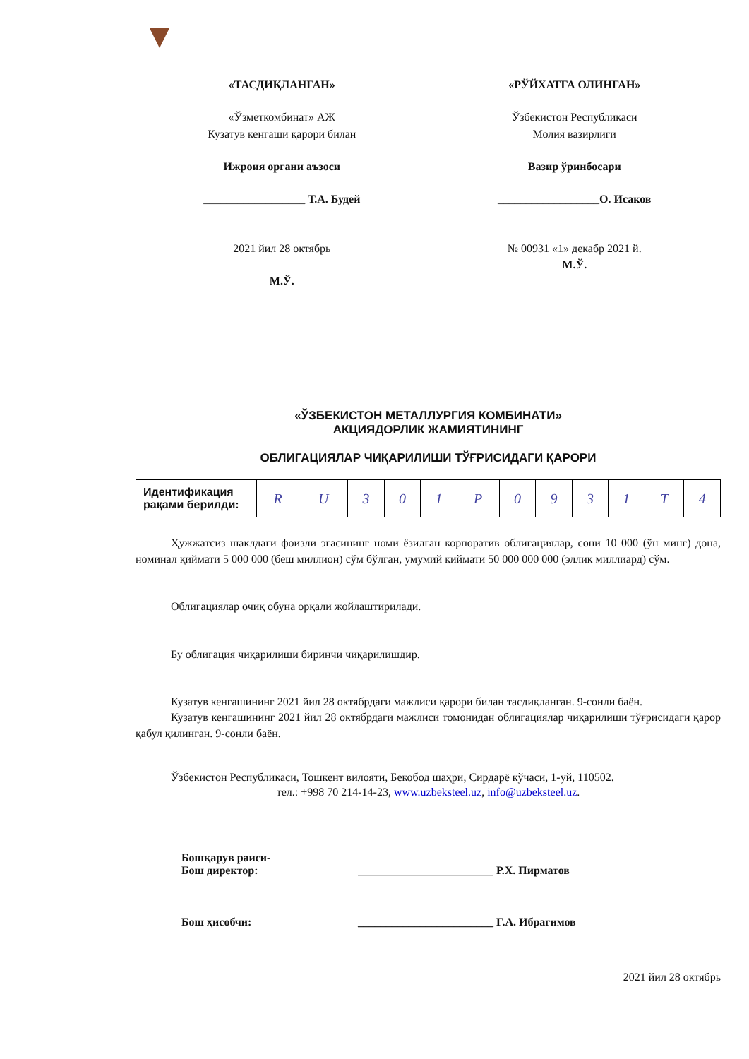«ТАСДИҚЛАНГАН»
«Ўзметкомбинат» АЖ
Кузатув кенгаши қарори билан
Ижроия органи аъзоси
__________________ Т.А. Будей
2021 йил 28 октябрь
М.Ў.
«РЎЙХАТГА ОЛИНГАН»
Ўзбекистон Республикаси
Молия вазирлиги
Вазир ўринбосари
__________________О. Исаков
№ 00931 «1» декабр 2021 й.
М.Ў.
«ЎЗБЕКИСТОН МЕТАЛЛУРГИЯ КОМБИНАТИ»
АКЦИЯДОРЛИК ЖАМИЯТИНИНГ
ОБЛИГАЦИЯЛАР ЧИҚАРИЛИШИ ТЎҒРИСИДАГИ ҚАРОРИ
| Идентификация рақами берилди: | R | U | 3 | 0 | 1 | P | 0 | 9 | 3 | 1 | T | 4 |
Ҳужжатсиз шаклдаги фоизли эгасининг номи ёзилган корпоратив облигациялар, сони 10 000 (ўн минг) дона, номинал қиймати 5 000 000 (беш миллион) сўм бўлган, умумий қиймати 50 000 000 000 (эллик миллиард) сўм.
Облигациялар очиқ обуна орқали жойлаштирилади.
Бу облигация чиқарилиши биринчи чиқарилишдир.
Кузатув кенгашининг 2021 йил 28 октябрдаги мажлиси қарори билан тасдиқланган. 9-сонли баён.
Кузатув кенгашининг 2021 йил 28 октябрдаги мажлиси томонидан облигациялар чиқарилиши тўғрисидаги қарор қабул қилинган. 9-сонли баён.
Ўзбекистон Республикаси, Тошкент вилояти, Бекобод шаҳри, Сирдарё кўчаси, 1-уй, 110502.
тел.: +998 70 214-14-23, www.uzbeksteel.uz, info@uzbeksteel.uz.
Бошқарув раиси-
Бош директор:
________________________ Р.Х. Пирматов
Бош ҳисобчи: ________________________ Г.А. Ибрагимов
2021 йил 28 октябрь